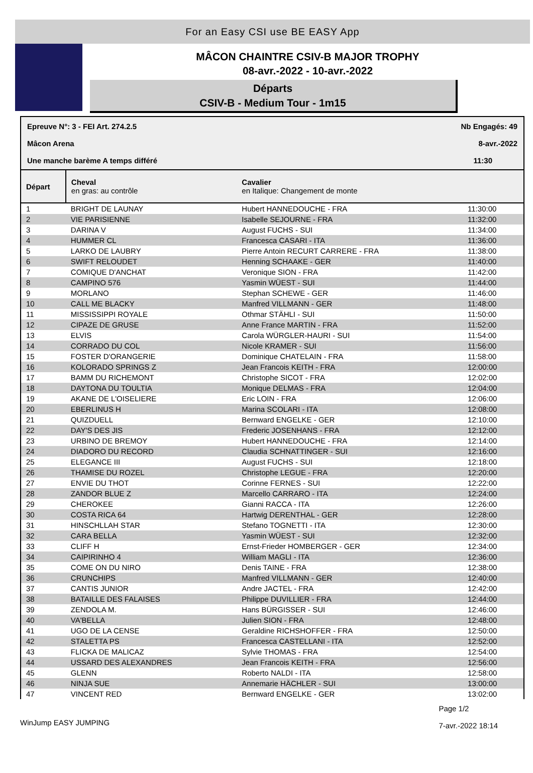For an Easy CSI use BE EASY App
MÂCON CHAINTRE CSIV-B MAJOR TROPHY
08-avr.-2022 - 10-avr.-2022
Départs
CSIV-B - Medium Tour - 1m15
| Epreuve N°: 3 - FEI Art. 274.2.5 | Nb Engagés: 49 |
| Mâcon Arena | 8-avr.-2022 |
| Une manche barème A temps différé | 11:30 |
| Départ | | Cheval en gras: au contrôle | Cavalier en Italique: Changement de monte | |
| --- | --- | --- | --- | --- |
| 1 | | BRIGHT DE LAUNAY | Hubert HANNEDOUCHE - FRA | 11:30:00 |
| 2 | | VIE PARISIENNE | Isabelle SEJOURNE - FRA | 11:32:00 |
| 3 | | DARINA V | August FUCHS - SUI | 11:34:00 |
| 4 | | HUMMER CL | Francesca CASARI - ITA | 11:36:00 |
| 5 | | LARKO DE LAUBRY | Pierre Antoin RECURT CARRERE - FRA | 11:38:00 |
| 6 | | SWIFT RELOUDET | Henning SCHAAKE - GER | 11:40:00 |
| 7 | | COMIQUE D'ANCHAT | Veronique SION - FRA | 11:42:00 |
| 8 | | CAMPINO 576 | Yasmin WÜEST - SUI | 11:44:00 |
| 9 | | MORLANO | Stephan SCHEWE - GER | 11:46:00 |
| 10 | | CALL ME BLACKY | Manfred VILLMANN - GER | 11:48:00 |
| 11 | | MISSISSIPPI ROYALE | Othmar STÄHLI - SUI | 11:50:00 |
| 12 | | CIPAZE DE GRUSE | Anne France MARTIN - FRA | 11:52:00 |
| 13 | | ELVIS | Carola WÜRGLER-HAURI - SUI | 11:54:00 |
| 14 | | CORRADO DU COL | Nicole KRAMER - SUI | 11:56:00 |
| 15 | | FOSTER D'ORANGERIE | Dominique CHATELAIN - FRA | 11:58:00 |
| 16 | | KOLORADO SPRINGS Z | Jean Francois KEITH - FRA | 12:00:00 |
| 17 | | BAMM DU RICHEMONT | Christophe SICOT - FRA | 12:02:00 |
| 18 | | DAYTONA DU TOULTIA | Monique DELMAS - FRA | 12:04:00 |
| 19 | | AKANE DE L'OISELIERE | Eric LOIN - FRA | 12:06:00 |
| 20 | | EBERLINUS H | Marina SCOLARI - ITA | 12:08:00 |
| 21 | | QUIZDUELL | Bernward ENGELKE - GER | 12:10:00 |
| 22 | | DAY'S DES JIS | Frederic JOSENHANS - FRA | 12:12:00 |
| 23 | | URBINO DE BREMOY | Hubert HANNEDOUCHE - FRA | 12:14:00 |
| 24 | | DIADORO DU RECORD | Claudia SCHNATTINGER - SUI | 12:16:00 |
| 25 | | ELEGANCE III | August FUCHS - SUI | 12:18:00 |
| 26 | | THAMISE DU ROZEL | Christophe LEGUE - FRA | 12:20:00 |
| 27 | | ENVIE DU THOT | Corinne FERNES - SUI | 12:22:00 |
| 28 | | ZANDOR BLUE Z | Marcello CARRARO - ITA | 12:24:00 |
| 29 | | CHEROKEE | Gianni RACCA - ITA | 12:26:00 |
| 30 | | COSTA RICA 64 | Hartwig DERENTHAL - GER | 12:28:00 |
| 31 | | HINSCHLLAH STAR | Stefano TOGNETTI - ITA | 12:30:00 |
| 32 | | CARA BELLA | Yasmin WÜEST - SUI | 12:32:00 |
| 33 | | CLIFF H | Ernst-Frieder HOMBERGER - GER | 12:34:00 |
| 34 | | CAIPIRINHO 4 | William MAGLI - ITA | 12:36:00 |
| 35 | | COME ON DU NIRO | Denis TAINE - FRA | 12:38:00 |
| 36 | | CRUNCHIPS | Manfred VILLMANN - GER | 12:40:00 |
| 37 | | CANTIS JUNIOR | Andre JACTEL - FRA | 12:42:00 |
| 38 | | BATAILLE DES FALAISES | Philippe DUVILLIER - FRA | 12:44:00 |
| 39 | | ZENDOLA M. | Hans BÜRGISSER - SUI | 12:46:00 |
| 40 | | VA'BELLA | Julien SION - FRA | 12:48:00 |
| 41 | | UGO DE LA CENSE | Geraldine RICHSHOFFER - FRA | 12:50:00 |
| 42 | | STALETTA PS | Francesca CASTELLANI - ITA | 12:52:00 |
| 43 | | FLICKA DE MALICAZ | Sylvie THOMAS - FRA | 12:54:00 |
| 44 | | USSARD DES ALEXANDRES | Jean Francois KEITH - FRA | 12:56:00 |
| 45 | | GLENN | Roberto NALDI - ITA | 12:58:00 |
| 46 | | NINJA SUE | Annemarie HÄCHLER - SUI | 13:00:00 |
| 47 | | VINCENT RED | Bernward ENGELKE - GER | 13:02:00 |
WinJump EASY JUMPING
Page 1/2
7-avr.-2022 18:14